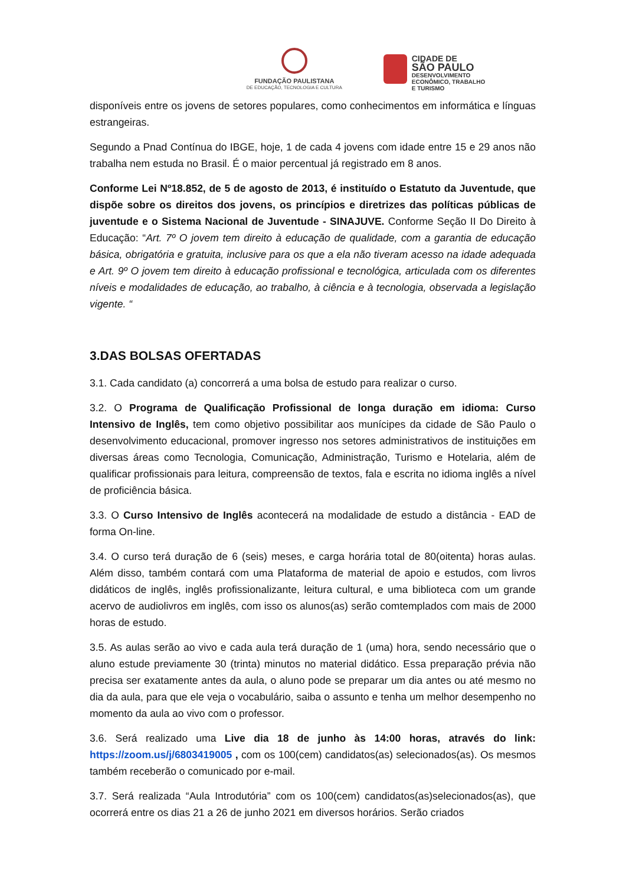FUNDAÇÃO PAULISTANA
DE EDUCAÇÃO, TECNOLOGIA E CULTURA
CIDADE DE
SÃO PAULO
DESENVOLVIMENTO
ECONÔMICO, TRABALHO
E TURISMO
disponíveis entre os jovens de setores populares, como conhecimentos em informática e línguas estrangeiras.
Segundo a Pnad Contínua do IBGE, hoje, 1 de cada 4 jovens com idade entre 15 e 29 anos não trabalha nem estuda no Brasil. É o maior percentual já registrado em 8 anos.
Conforme Lei Nº18.852, de 5 de agosto de 2013, é instituído o Estatuto da Juventude, que dispõe sobre os direitos dos jovens, os princípios e diretrizes das políticas públicas de juventude e o Sistema Nacional de Juventude - SINAJUVE. Conforme Seção II Do Direito à Educação: “Art. 7º O jovem tem direito à educação de qualidade, com a garantia de educação básica, obrigatória e gratuita, inclusive para os que a ela não tiveram acesso na idade adequada e Art. 9º O jovem tem direito à educação profissional e tecnológica, articulada com os diferentes níveis e modalidades de educação, ao trabalho, à ciência e à tecnologia, observada a legislação vigente. “
3.DAS BOLSAS OFERTADAS
3.1. Cada candidato (a) concorrerá a uma bolsa de estudo para realizar o curso.
3.2. O Programa de Qualificação Profissional de longa duração em idioma: Curso Intensivo de Inglês, tem como objetivo possibilitar aos munícipes da cidade de São Paulo o desenvolvimento educacional, promover ingresso nos setores administrativos de instituições em diversas áreas como Tecnologia, Comunicação, Administração, Turismo e Hotelaria, além de qualificar profissionais para leitura, compreensão de textos, fala e escrita no idioma inglês a nível de proficiência básica.
3.3. O Curso Intensivo de Inglês acontecerá na modalidade de estudo a distância - EAD de forma On-line.
3.4. O curso terá duração de 6 (seis) meses, e carga horária total de 80(oitenta) horas aulas. Além disso, também contará com uma Plataforma de material de apoio e estudos, com livros didáticos de inglês, inglês profissionalizante, leitura cultural, e uma biblioteca com um grande acervo de audiolivros em inglês, com isso os alunos(as) serão comtemplados com mais de 2000 horas de estudo.
3.5. As aulas serão ao vivo e cada aula terá duração de 1 (uma) hora, sendo necessário que o aluno estude previamente 30 (trinta) minutos no material didático. Essa preparação prévia não precisa ser exatamente antes da aula, o aluno pode se preparar um dia antes ou até mesmo no dia da aula, para que ele veja o vocabulário, saiba o assunto e tenha um melhor desempenho no momento da aula ao vivo com o professor.
3.6. Será realizado uma Live dia 18 de junho às 14:00 horas, através do link: https://zoom.us/j/6803419005 , com os 100(cem) candidatos(as) selecionados(as). Os mesmos também receberão o comunicado por e-mail.
3.7. Será realizada “Aula Introdutória” com os 100(cem) candidatos(as)selecionados(as), que ocorrerá entre os dias 21 a 26 de junho 2021 em diversos horários. Serão criados